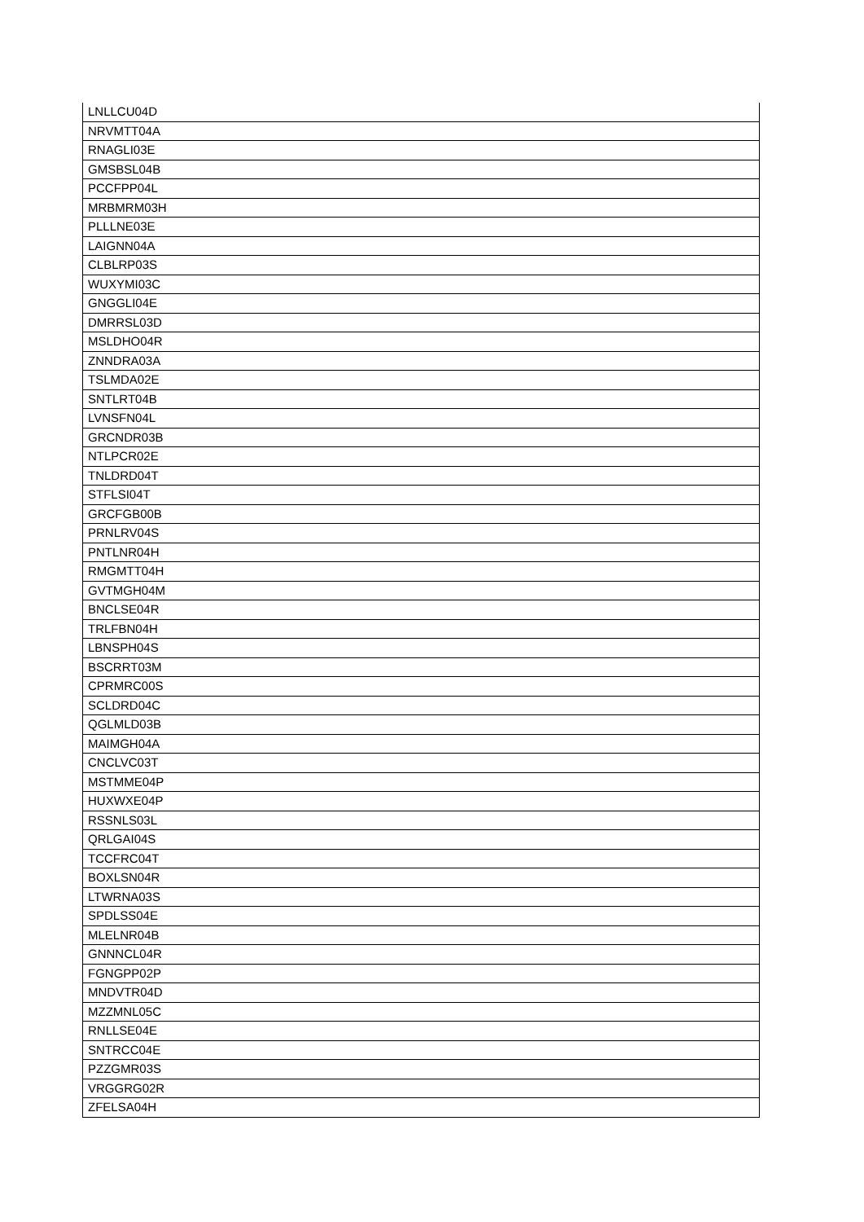| LNLLCU04D |
| NRVMTT04A |
| RNAGLI03E |
| GMSBSL04B |
| PCCFPP04L |
| MRBMRM03H |
| PLLLNE03E |
| LAIGNN04A |
| CLBLRP03S |
| WUXYMI03C |
| GNGGLI04E |
| DMRRSL03D |
| MSLDHO04R |
| ZNNDRA03A |
| TSLMDA02E |
| SNTLRT04B |
| LVNSFN04L |
| GRCNDR03B |
| NTLPCR02E |
| TNLDRD04T |
| STFLSI04T |
| GRCFGB00B |
| PRNLRV04S |
| PNTLNR04H |
| RMGMTT04H |
| GVTMGH04M |
| BNCLSE04R |
| TRLFBN04H |
| LBNSPH04S |
| BSCRRT03M |
| CPRMRC00S |
| SCLDRD04C |
| QGLMLD03B |
| MAIMGH04A |
| CNCLVC03T |
| MSTMME04P |
| HUXWXE04P |
| RSSNLS03L |
| QRLGAI04S |
| TCCFRC04T |
| BOXLSN04R |
| LTWRNA03S |
| SPDLSS04E |
| MLELNR04B |
| GNNNCL04R |
| FGNGPP02P |
| MNDVTR04D |
| MZZMNL05C |
| RNLLSE04E |
| SNTRCC04E |
| PZZGMR03S |
| VRGGRG02R |
| ZFELSA04H |